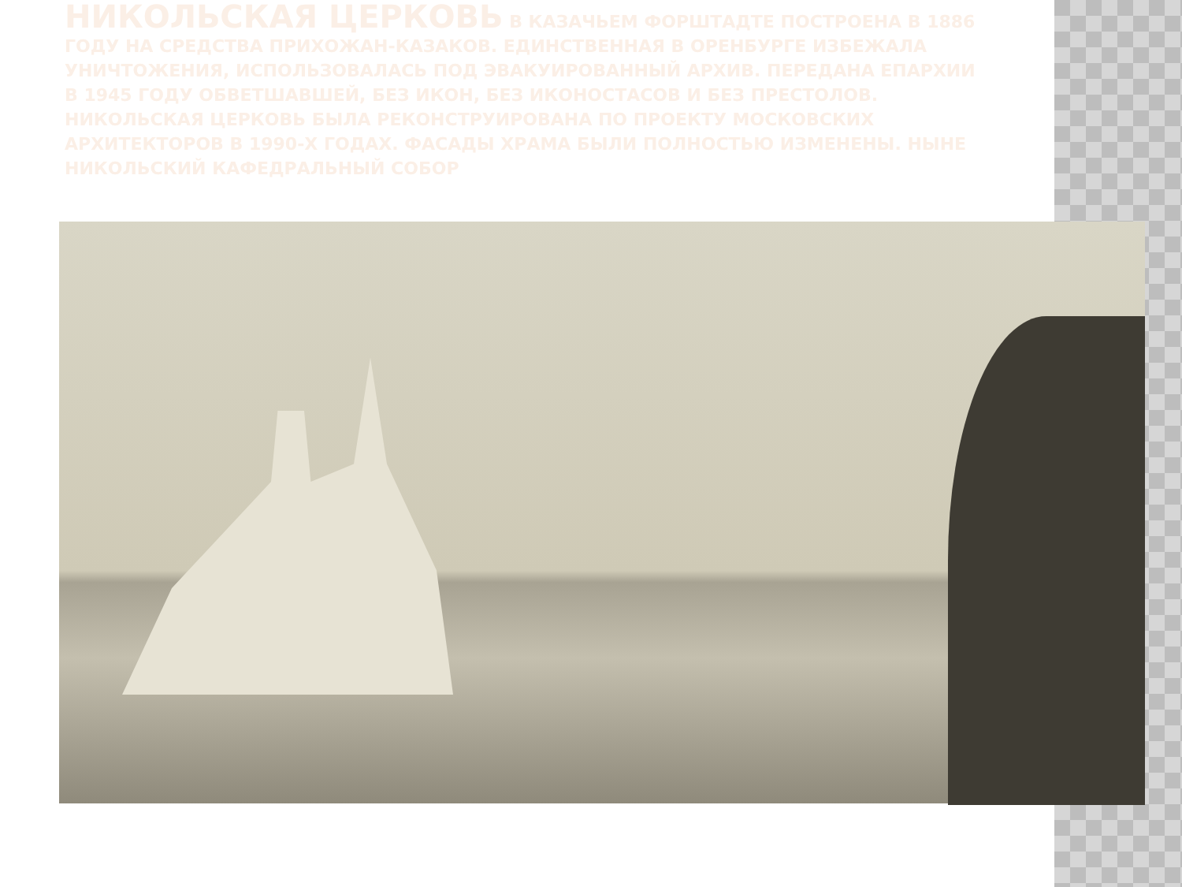НИКОЛЬСКАЯ ЦЕРКОВЬ В КАЗАЧЬЕМ ФОРШТАДТЕ ПОСТРОЕНА В 1886 ГОДУ НА СРЕДСТВА ПРИХОЖАН-КАЗАКОВ. ЕДИНСТВЕННАЯ В ОРЕНБУРГЕ ИЗБЕЖАЛА УНИЧТОЖЕНИЯ, ИСПОЛЬЗОВАЛАСЬ ПОД ЭВАКУИРОВАННЫЙ АРХИВ. ПЕРЕДАНА ЕПАРХИИ В 1945 ГОДУ ОБВЕТШАВШЕЙ, БЕЗ ИКОН, БЕЗ ИКОНОСТАСОВ И БЕЗ ПРЕСТОЛОВ. НИКОЛЬСКАЯ ЦЕРКОВЬ БЫЛА РЕКОНСТРУИРОВАНА ПО ПРОЕКТУ МОСКОВСКИХ АРХИТЕКТОРОВ В 1990-Х ГОДАХ. ФАСАДЫ ХРАМА БЫЛИ ПОЛНОСТЬЮ ИЗМЕНЕНЫ. НЫНЕ НИКОЛЬСКИЙ КАФЕДРАЛЬНЫЙ СОБОР